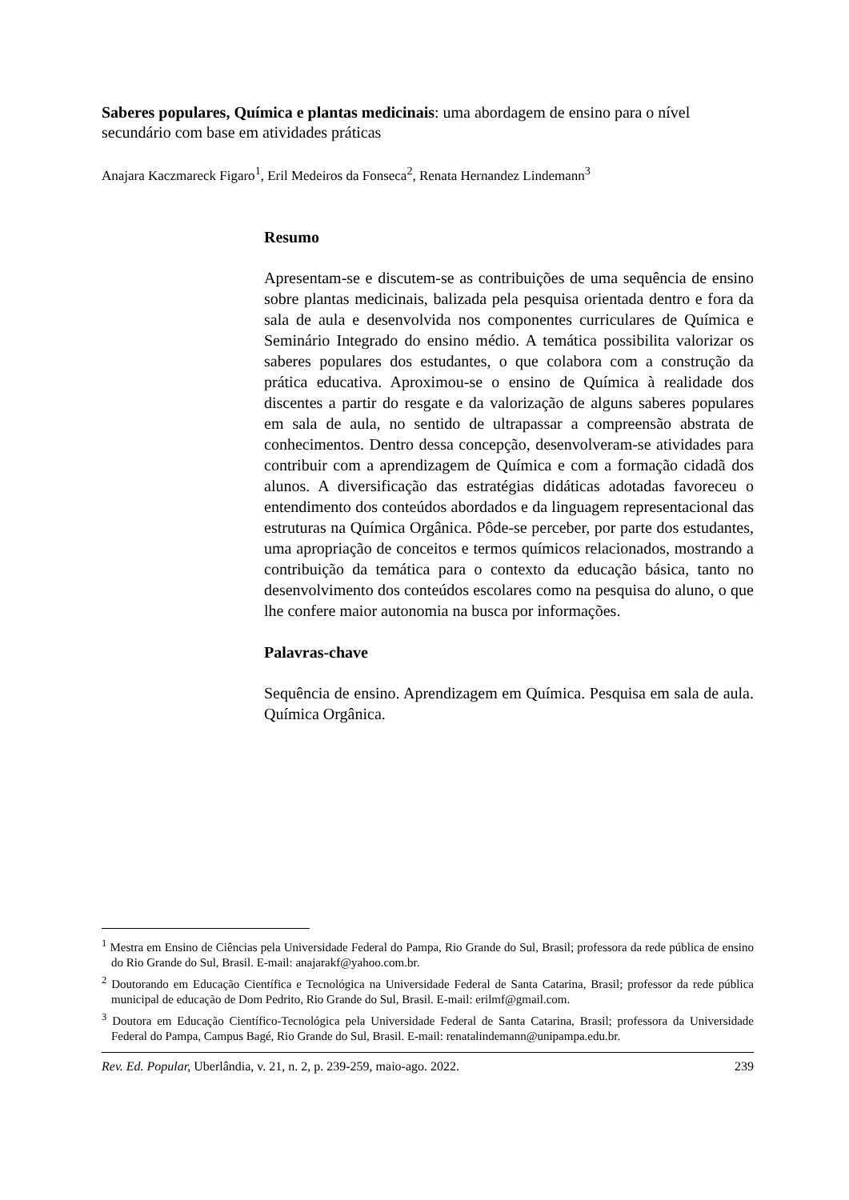Saberes populares, Química e plantas medicinais: uma abordagem de ensino para o nível secundário com base em atividades práticas
Anajara Kaczmareck Figaro<sup>1</sup>, Eril Medeiros da Fonseca<sup>2</sup>, Renata Hernandez Lindemann<sup>3</sup>
Resumo
Apresentam-se e discutem-se as contribuições de uma sequência de ensino sobre plantas medicinais, balizada pela pesquisa orientada dentro e fora da sala de aula e desenvolvida nos componentes curriculares de Química e Seminário Integrado do ensino médio. A temática possibilita valorizar os saberes populares dos estudantes, o que colabora com a construção da prática educativa. Aproximou-se o ensino de Química à realidade dos discentes a partir do resgate e da valorização de alguns saberes populares em sala de aula, no sentido de ultrapassar a compreensão abstrata de conhecimentos. Dentro dessa concepção, desenvolveram-se atividades para contribuir com a aprendizagem de Química e com a formação cidadã dos alunos. A diversificação das estratégias didáticas adotadas favoreceu o entendimento dos conteúdos abordados e da linguagem representacional das estruturas na Química Orgânica. Pôde-se perceber, por parte dos estudantes, uma apropriação de conceitos e termos químicos relacionados, mostrando a contribuição da temática para o contexto da educação básica, tanto no desenvolvimento dos conteúdos escolares como na pesquisa do aluno, o que lhe confere maior autonomia na busca por informações.
Palavras-chave
Sequência de ensino. Aprendizagem em Química. Pesquisa em sala de aula. Química Orgânica.
<sup>1</sup> Mestra em Ensino de Ciências pela Universidade Federal do Pampa, Rio Grande do Sul, Brasil; professora da rede pública de ensino do Rio Grande do Sul, Brasil. E-mail: anajarakf@yahoo.com.br.
<sup>2</sup> Doutorando em Educação Científica e Tecnológica na Universidade Federal de Santa Catarina, Brasil; professor da rede pública municipal de educação de Dom Pedrito, Rio Grande do Sul, Brasil. E-mail: erilmf@gmail.com.
<sup>3</sup> Doutora em Educação Científico-Tecnológica pela Universidade Federal de Santa Catarina, Brasil; professora da Universidade Federal do Pampa, Campus Bagé, Rio Grande do Sul, Brasil. E-mail: renatalindemann@unipampa.edu.br.
Rev. Ed. Popular, Uberlândia, v. 21, n. 2, p. 239-259, maio-ago. 2022. 239